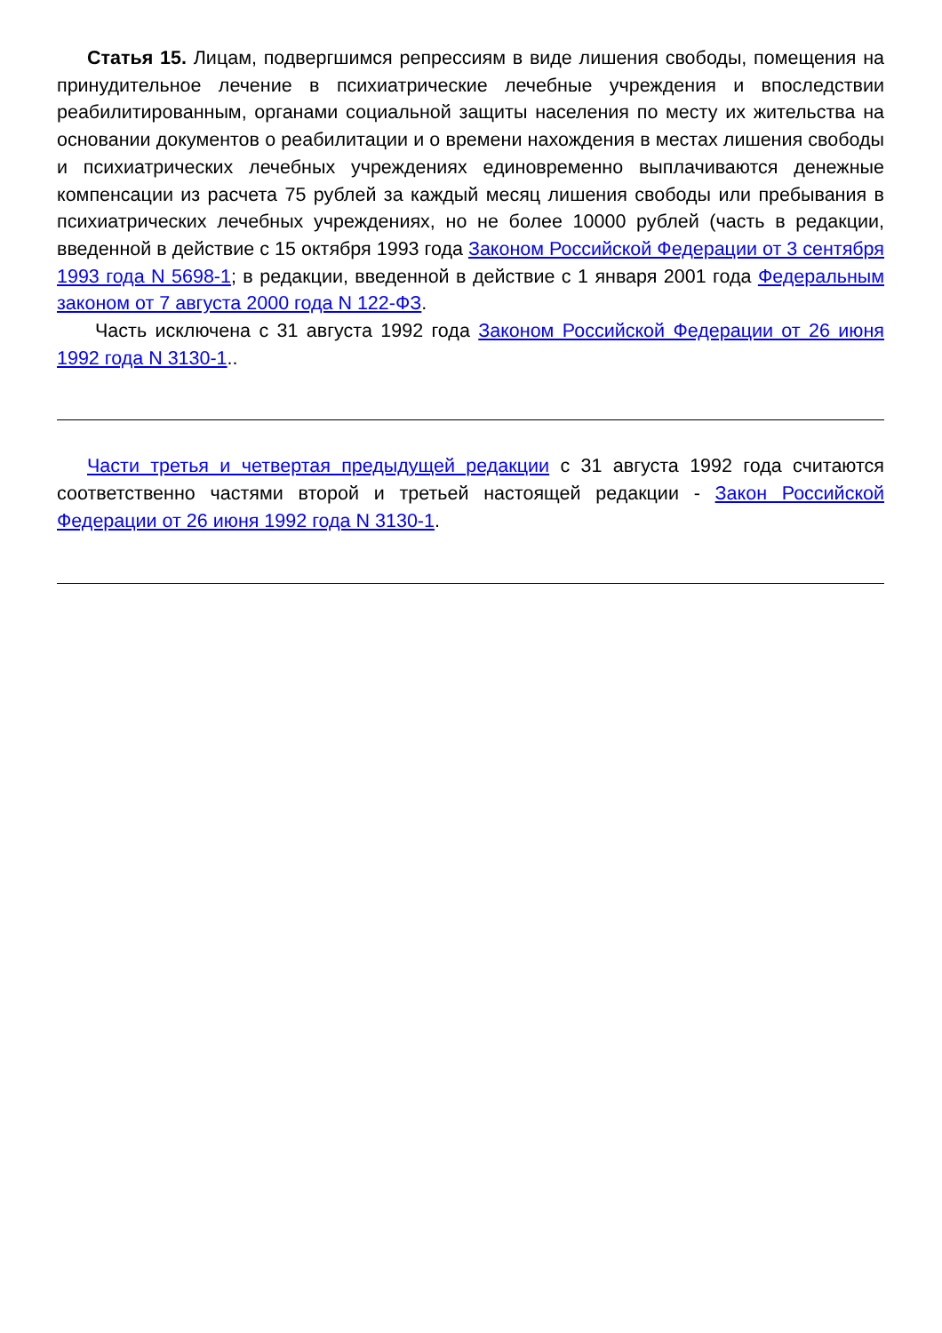Статья 15. Лицам, подвергшимся репрессиям в виде лишения свободы, помещения на принудительное лечение в психиатрические лечебные учреждения и впоследствии реабилитированным, органами социальной защиты населения по месту их жительства на основании документов о реабилитации и о времени нахождения в местах лишения свободы и психиатрических лечебных учреждениях единовременно выплачиваются денежные компенсации из расчета 75 рублей за каждый месяц лишения свободы или пребывания в психиатрических лечебных учреждениях, но не более 10000 рублей (часть в редакции, введенной в действие с 15 октября 1993 года Законом Российской Федерации от 3 сентября 1993 года N 5698-1; в редакции, введенной в действие с 1 января 2001 года Федеральным законом от 7 августа 2000 года N 122-ФЗ.
Часть исключена с 31 августа 1992 года Законом Российской Федерации от 26 июня 1992 года N 3130-1..
Части третья и четвертая предыдущей редакции с 31 августа 1992 года считаются соответственно частями второй и третьей настоящей редакции - Закон Российской Федерации от 26 июня 1992 года N 3130-1.